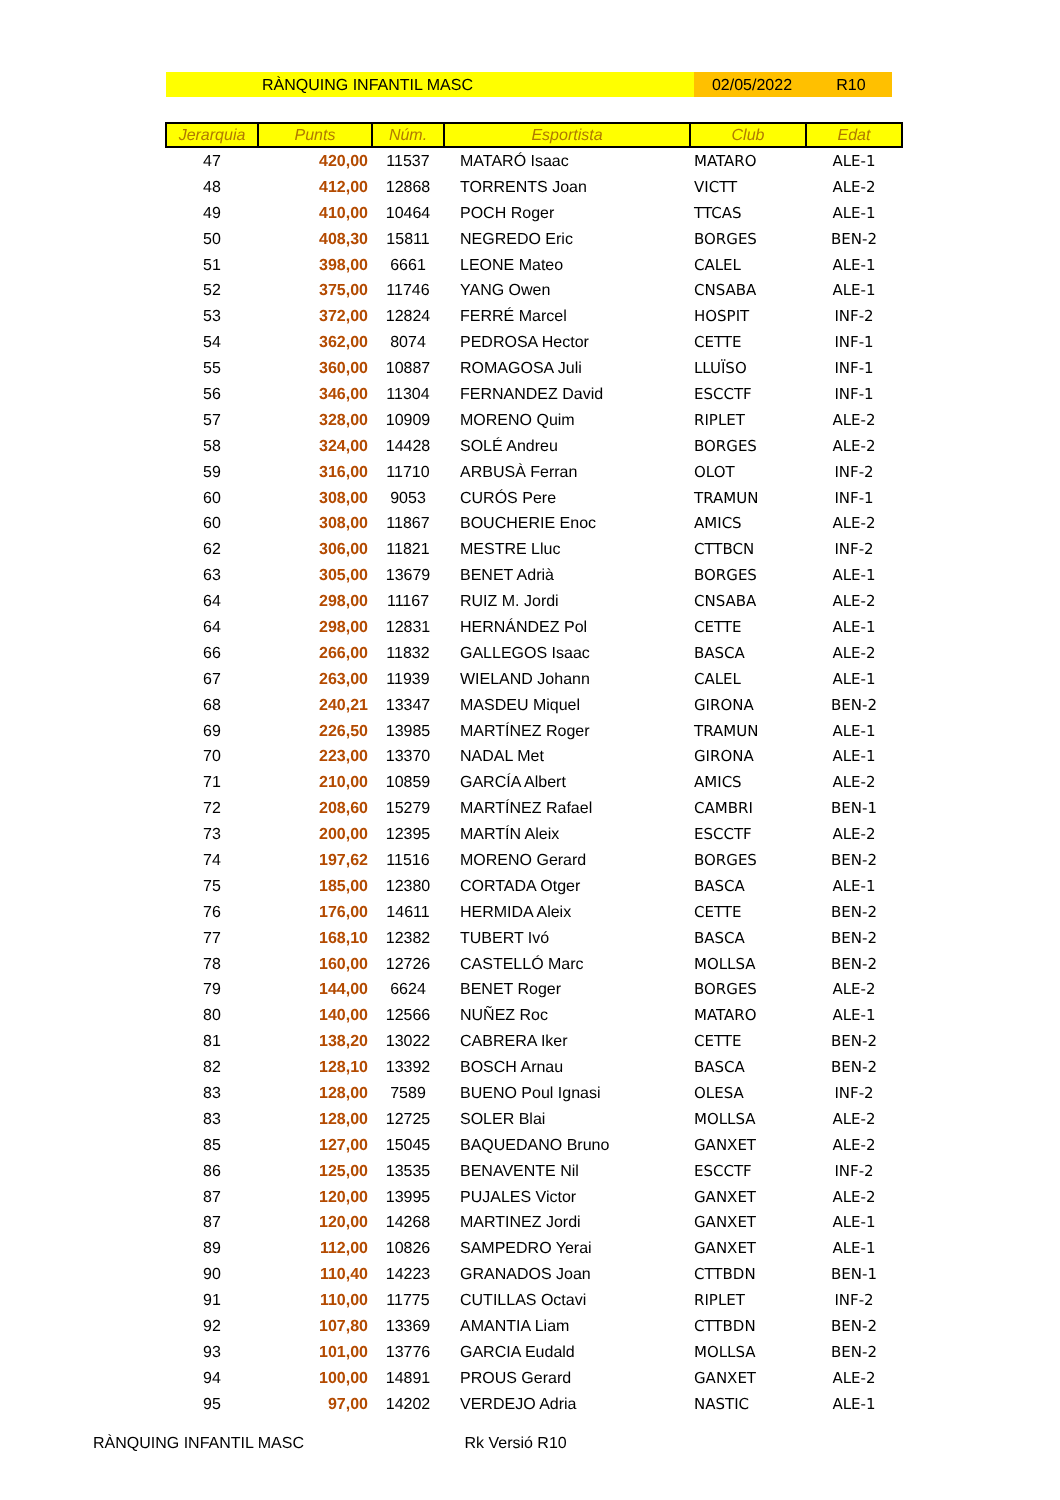RÀNQUING INFANTIL MASC 02/05/2022 R10
| Jerarquia | Punts | Núm. | Esportista | Club | Edat |
| --- | --- | --- | --- | --- | --- |
| 47 | 420,00 | 11537 | MATARÓ Isaac | MATARO | ALE-1 |
| 48 | 412,00 | 12868 | TORRENTS Joan | VICTT | ALE-2 |
| 49 | 410,00 | 10464 | POCH Roger | TTCAS | ALE-1 |
| 50 | 408,30 | 15811 | NEGREDO Eric | BORGES | BEN-2 |
| 51 | 398,00 | 6661 | LEONE Mateo | CALEL | ALE-1 |
| 52 | 375,00 | 11746 | YANG Owen | CNSABA | ALE-1 |
| 53 | 372,00 | 12824 | FERRÉ Marcel | HOSPIT | INF-2 |
| 54 | 362,00 | 8074 | PEDROSA Hector | CETTE | INF-1 |
| 55 | 360,00 | 10887 | ROMAGOSA Juli | LLUÏSO | INF-1 |
| 56 | 346,00 | 11304 | FERNANDEZ David | ESCCTF | INF-1 |
| 57 | 328,00 | 10909 | MORENO Quim | RIPLET | ALE-2 |
| 58 | 324,00 | 14428 | SOLÉ Andreu | BORGES | ALE-2 |
| 59 | 316,00 | 11710 | ARBUSÀ Ferran | OLOT | INF-2 |
| 60 | 308,00 | 9053 | CURÓS Pere | TRAMUN | INF-1 |
| 60 | 308,00 | 11867 | BOUCHERIE Enoc | AMICS | ALE-2 |
| 62 | 306,00 | 11821 | MESTRE Lluc | CTTBCN | INF-2 |
| 63 | 305,00 | 13679 | BENET Adrià | BORGES | ALE-1 |
| 64 | 298,00 | 11167 | RUIZ M. Jordi | CNSABA | ALE-2 |
| 64 | 298,00 | 12831 | HERNÁNDEZ Pol | CETTE | ALE-1 |
| 66 | 266,00 | 11832 | GALLEGOS Isaac | BASCA | ALE-2 |
| 67 | 263,00 | 11939 | WIELAND Johann | CALEL | ALE-1 |
| 68 | 240,21 | 13347 | MASDEU Miquel | GIRONA | BEN-2 |
| 69 | 226,50 | 13985 | MARTÍNEZ Roger | TRAMUN | ALE-1 |
| 70 | 223,00 | 13370 | NADAL Met | GIRONA | ALE-1 |
| 71 | 210,00 | 10859 | GARCÍA Albert | AMICS | ALE-2 |
| 72 | 208,60 | 15279 | MARTÍNEZ Rafael | CAMBRI | BEN-1 |
| 73 | 200,00 | 12395 | MARTÍN Aleix | ESCCTF | ALE-2 |
| 74 | 197,62 | 11516 | MORENO Gerard | BORGES | BEN-2 |
| 75 | 185,00 | 12380 | CORTADA Otger | BASCA | ALE-1 |
| 76 | 176,00 | 14611 | HERMIDA Aleix | CETTE | BEN-2 |
| 77 | 168,10 | 12382 | TUBERT Ivó | BASCA | BEN-2 |
| 78 | 160,00 | 12726 | CASTELLÓ Marc | MOLLSA | BEN-2 |
| 79 | 144,00 | 6624 | BENET Roger | BORGES | ALE-2 |
| 80 | 140,00 | 12566 | NUÑEZ Roc | MATARO | ALE-1 |
| 81 | 138,20 | 13022 | CABRERA Iker | CETTE | BEN-2 |
| 82 | 128,10 | 13392 | BOSCH Arnau | BASCA | BEN-2 |
| 83 | 128,00 | 7589 | BUENO Poul Ignasi | OLESA | INF-2 |
| 83 | 128,00 | 12725 | SOLER Blai | MOLLSA | ALE-2 |
| 85 | 127,00 | 15045 | BAQUEDANO Bruno | GANXET | ALE-2 |
| 86 | 125,00 | 13535 | BENAVENTE Nil | ESCCTF | INF-2 |
| 87 | 120,00 | 13995 | PUJALES Victor | GANXET | ALE-2 |
| 87 | 120,00 | 14268 | MARTINEZ Jordi | GANXET | ALE-1 |
| 89 | 112,00 | 10826 | SAMPEDRO Yerai | GANXET | ALE-1 |
| 90 | 110,40 | 14223 | GRANADOS Joan | CTTBDN | BEN-1 |
| 91 | 110,00 | 11775 | CUTILLAS Octavi | RIPLET | INF-2 |
| 92 | 107,80 | 13369 | AMANTIA Liam | CTTBDN | BEN-2 |
| 93 | 101,00 | 13776 | GARCIA Eudald | MOLLSA | BEN-2 |
| 94 | 100,00 | 14891 | PROUS Gerard | GANXET | ALE-2 |
| 95 | 97,00 | 14202 | VERDEJO Adria | NASTIC | ALE-1 |
RÀNQUING INFANTIL MASC Rk Versió R10